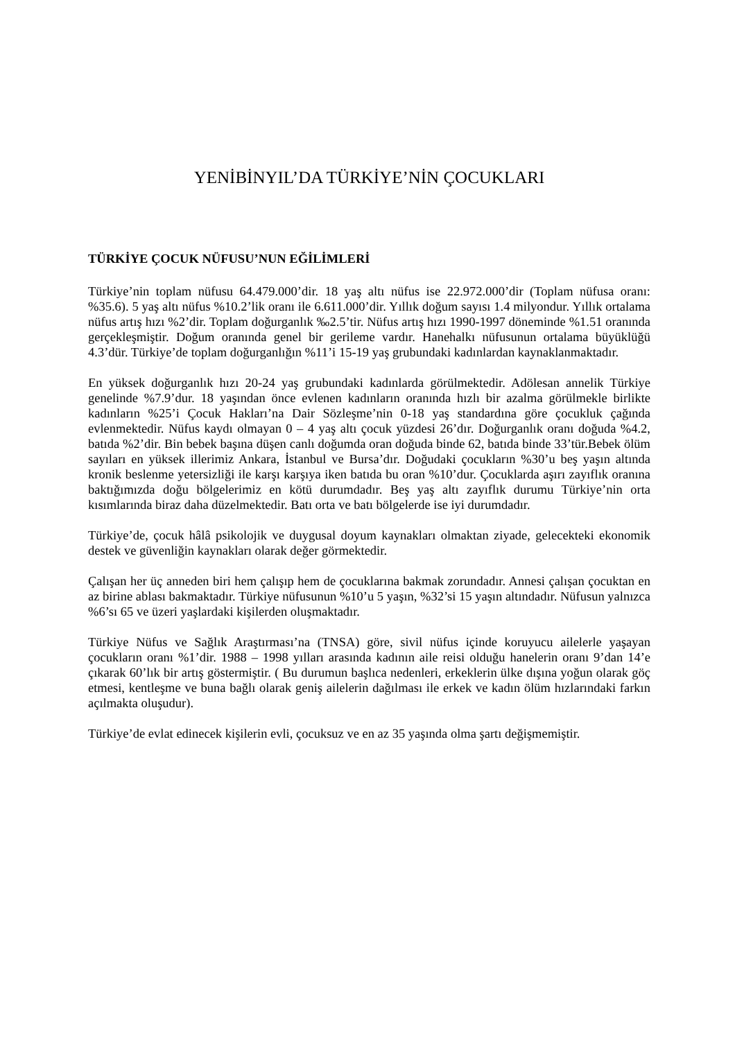YENİBİNYIL’DA TÜRKİYE’NİN ÇOCUKLARI
TÜRKİYE ÇOCUK NÜFUSU’NUN EĞİLİMLERİ
Türkiye’nin toplam nüfusu 64.479.000’dir. 18 yaş altı nüfus ise 22.972.000’dir (Toplam nüfusa oranı: %35.6). 5 yaş altı nüfus %10.2’lik oranı ile 6.611.000’dir. Yıllık doğum sayısı 1.4 milyondur. Yıllık ortalama nüfus artış hızı %2’dir. Toplam doğurganlık ‰2.5’tir. Nüfus artış hızı 1990-1997 döneminde %1.51 oranında gerçekleşmiştir. Doğum oranında genel bir gerileme vardır. Hanehalkı nüfusunun ortalama büyüklüğü 4.3’dür. Türkiye’de toplam doğurganlığın %11’i 15-19 yaş grubundaki kadınlardan kaynaklanmaktadır.
En yüksek doğurganlık hızı 20-24 yaş grubundaki kadınlarda görülmektedir. Adölesan annelik Türkiye genelinde %7.9’dur. 18 yaşından önce evlenen kadınların oranında hızlı bir azalma görülmekle birlikte kadınların %25’i Çocuk Hakları’na Dair Sözleşme’nin 0-18 yaş standardına göre çocukluk çağında evlenmektedir. Nüfus kaydı olmayan 0 – 4 yaş altı çocuk yüzdesi 26’dır. Doğurganlık oranı doğuda %4.2, batıda %2’dir. Bin bebek başına düşen canlı doğumda oran doğuda binde 62, batıda binde 33’tür.Bebek ölüm sayıları en yüksek illerimiz Ankara, İstanbul ve Bursa’dır. Doğudaki çocukların %30’u beş yaşın altında kronik beslenme yetersizliği ile karşı karşıya iken batıda bu oran %10’dur. Çocuklarda aşırı zayıflık oranına baktığımızda doğu bölgelerimiz en kötü durumdadır. Beş yaş altı zayıflık durumu Türkiye’nin orta kısımlarında biraz daha düzelmektedir. Batı orta ve batı bölgelerde ise iyi durumdadır.
Türkiye’de, çocuk hâlâ psikolojik ve duygusal doyum kaynakları olmaktan ziyade, gelecekteki ekonomik destek ve güvenliğin kaynakları olarak değer görmektedir.
Çalışan her üç anneden biri hem çalışıp hem de çocuklarına bakmak zorundadır. Annesi çalışan çocuktan en az birine ablası bakmaktadır. Türkiye nüfusunun %10’u 5 yaşın, %32’si 15 yaşın altındadır. Nüfusun yalnızca %6’sı 65 ve üzeri yaşlardaki kişilerden oluşmaktadır.
Türkiye Nüfus ve Sağlık Araştırması’na (TNSA) göre, sivil nüfus içinde koruyucu ailelerle yaşayan çocukların oranı %1’dir. 1988 – 1998 yılları arasında kadının aile reisi olduğu hanelerin oranı 9’dan 14’e çıkarak 60’lık bir artış göstermiştir. ( Bu durumun başlıca nedenleri, erkeklerin ülke dışına yoğun olarak göç etmesi, kentleşme ve buna bağlı olarak geniş ailelerin dağılması ile erkek ve kadın ölüm hızlarındaki farkın açılmakta oluşudur).
Türkiye’de evlat edinecek kişilerin evli, çocuksuz ve en az 35 yaşında olma şartı değişmemiştir.